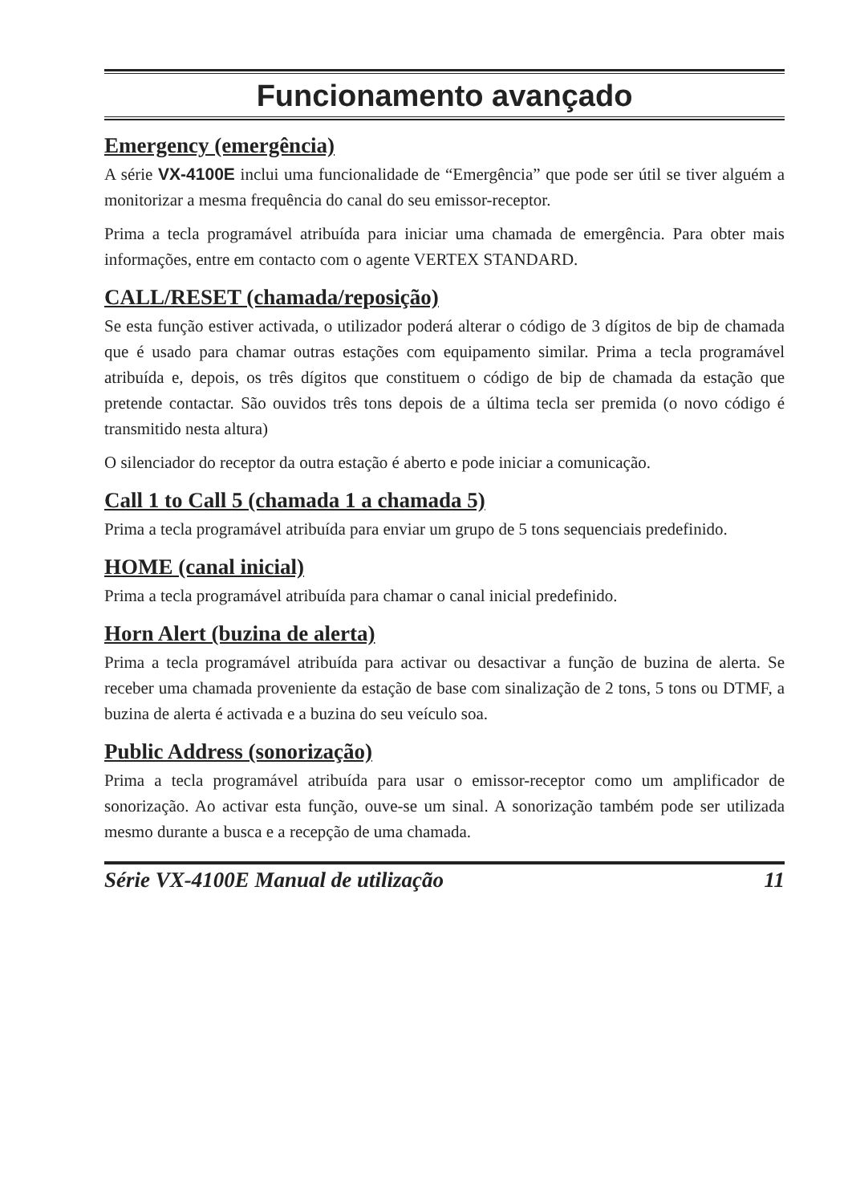Funcionamento avançado
Emergency (emergência)
A série VX-4100E inclui uma funcionalidade de “Emergência” que pode ser útil se tiver alguém a monitorizar a mesma frequência do canal do seu emissor-receptor.
Prima a tecla programável atribuída para iniciar uma chamada de emergência. Para obter mais informações, entre em contacto com o agente VERTEX STANDARD.
CALL/RESET (chamada/reposição)
Se esta função estiver activada, o utilizador poderá alterar o código de 3 dígitos de bip de chamada que é usado para chamar outras estações com equipamento similar. Prima a tecla programável atribuída e, depois, os três dígitos que constituem o código de bip de chamada da estação que pretende contactar. São ouvidos três tons depois de a última tecla ser premida (o novo código é transmitido nesta altura)
O silenciador do receptor da outra estação é aberto e pode iniciar a comunicação.
Call 1 to Call 5 (chamada 1 a chamada 5)
Prima a tecla programável atribuída para enviar um grupo de 5 tons sequenciais predefinido.
HOME (canal inicial)
Prima a tecla programável atribuída para chamar o canal inicial predefinido.
Horn Alert (buzina de alerta)
Prima a tecla programável atribuída para activar ou desactivar a função de buzina de alerta. Se receber uma chamada proveniente da estação de base com sinalização de 2 tons, 5 tons ou DTMF, a buzina de alerta é activada e a buzina do seu veículo soa.
Public Address (sonorização)
Prima a tecla programável atribuída para usar o emissor-receptor como um amplificador de sonorização. Ao activar esta função, ouve-se um sinal. A sonorização também pode ser utilizada mesmo durante a busca e a recepção de uma chamada.
Série VX-4100E Manual de utilização 11